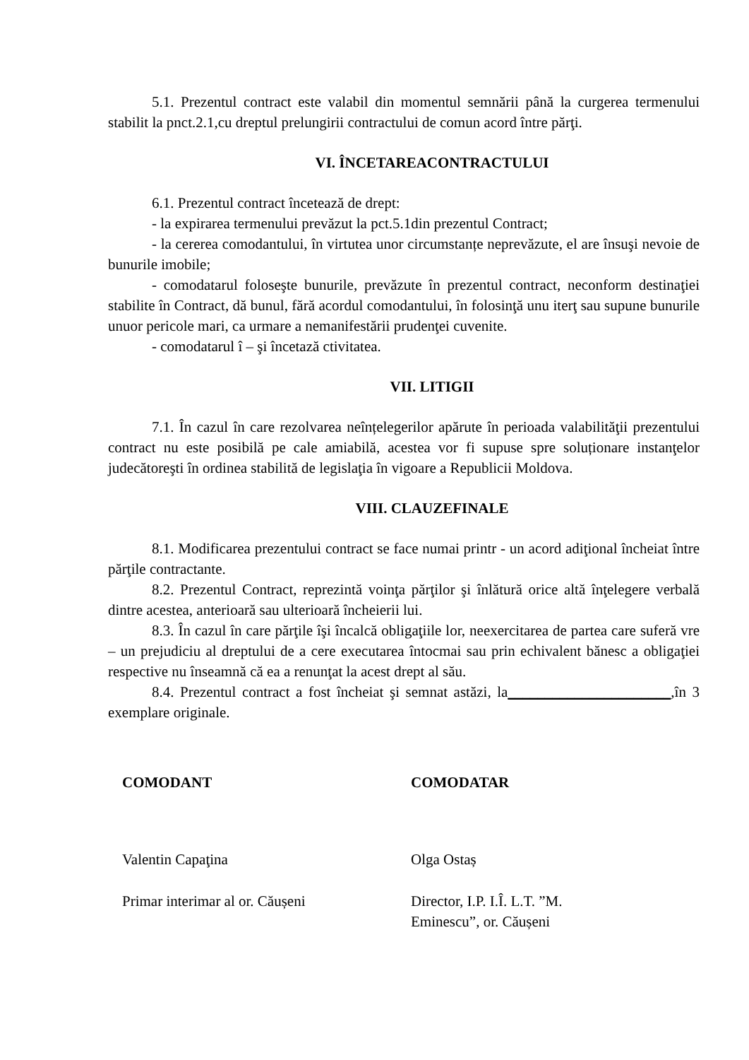5.1. Prezentul contract este valabil din momentul semnării până la curgerea termenului stabilit la pnct.2.1,cu dreptul prelungirii contractului de comun acord între părţi.
VI. ÎNCETAREACONTRACTULUI
6.1. Prezentul contract încetează de drept:
- la expirarea termenului prevăzut la pct.5.1din prezentul Contract;
- la cererea comodantului, în virtutea unor circumstanțe neprevăzute, el are însuşi nevoie de bunurile imobile;
- comodatarul foloseşte bunurile, prevăzute în prezentul contract, neconform destinaţiei stabilite în Contract, dă bunul, fără acordul comodantului, în folosinţă unu iterţ sau supune bunurile unuor pericole mari, ca urmare a nemanifestării prudenţei cuvenite.
- comodatarul î – şi încetază ctivitatea.
VII. LITIGII
7.1. În cazul în care rezolvarea neînțelegerilor apărute în perioada valabilităţii prezentului contract nu este posibilă pe cale amiabilă, acestea vor fi supuse spre soluționare instanţelor judecătoreşti în ordinea stabilită de legislaţia în vigoare a Republicii Moldova.
VIII. CLAUZEFINALE
8.1. Modificarea prezentului contract se face numai printr - un acord adiţional încheiat între părţile contractante.
8.2. Prezentul Contract, reprezintă voinţa părţilor şi înlătură orice altă înţelegere verbală dintre acestea, anterioară sau ulterioară încheierii lui.
8.3. În cazul în care părţile îşi încalcă obligaţiile lor, neexercitarea de partea care suferă vre – un prejudiciu al dreptului de a cere executarea întocmai sau prin echivalent bănesc a obligaţiei respective nu înseamnă că ea a renunţat la acest drept al său.
8.4. Prezentul contract a fost încheiat şi semnat astăzi, la______________________,în 3 exemplare originale.
COMODANT
Valentin Capaţina
Primar interimar al or. Căușeni
COMODATAR
Olga Ostaș
Director, I.P. I.Î. L.T. ”M.
Eminescu”, or. Căușeni